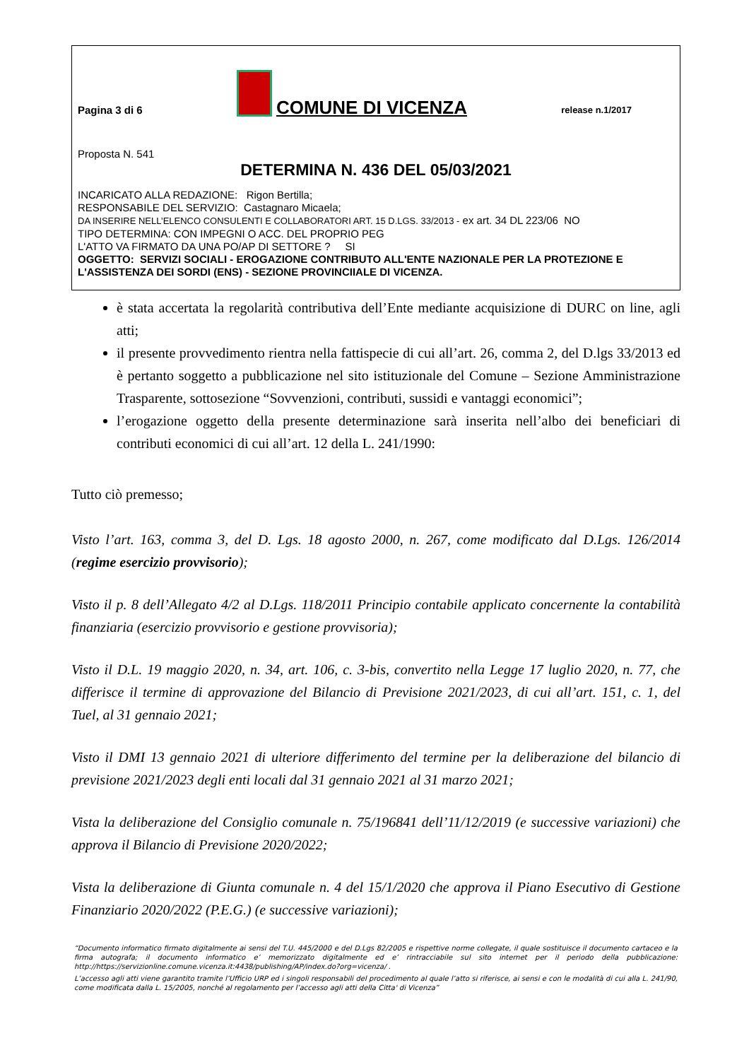Pagina 3 di 6 COMUNE DI VICENZA release n.1/2017
Proposta N. 541
DETERMINA N. 436 DEL 05/03/2021
INCARICATO ALLA REDAZIONE: Rigon Bertilla;
RESPONSABILE DEL SERVIZIO: Castagnaro Micaela;
DA INSERIRE NELL’ELENCO CONSULENTI E COLLABORATORI ART. 15 D.LGS. 33/2013 - ex art. 34 DL 223/06 NO
TIPO DETERMINA: CON IMPEGNI O ACC. DEL PROPRIO PEG
L'ATTO VA FIRMATO DA UNA PO/AP DI SETTORE ? SI
OGGETTO: SERVIZI SOCIALI - EROGAZIONE CONTRIBUTO ALL'ENTE NAZIONALE PER LA PROTEZIONE E L'ASSISTENZA DEI SORDI (ENS) - SEZIONE PROVINCIIALE DI VICENZA.
è stata accertata la regolarità contributiva dell’Ente mediante acquisizione di DURC on line, agli atti;
il presente provvedimento rientra nella fattispecie di cui all’art. 26, comma 2, del D.lgs 33/2013 ed è pertanto soggetto a pubblicazione nel sito istituzionale del Comune – Sezione Amministrazione Trasparente, sottosezione “Sovvenzioni, contributi, sussidi e vantaggi economici”;
l’erogazione oggetto della presente determinazione sarà inserita nell’albo dei beneficiari di contributi economici di cui all’art. 12 della L. 241/1990:
Tutto ciò premesso;
Visto l’art. 163, comma 3, del D. Lgs. 18 agosto 2000, n. 267, come modificato dal D.Lgs. 126/2014 (regime esercizio provvisorio);
Visto il p. 8 dell’Allegato 4/2 al D.Lgs. 118/2011 Principio contabile applicato concernente la contabilità finanziaria (esercizio provvisorio e gestione provvisoria);
Visto il D.L. 19 maggio 2020, n. 34, art. 106, c. 3-bis, convertito nella Legge 17 luglio 2020, n. 77, che differisce il termine di approvazione del Bilancio di Previsione 2021/2023, di cui all’art. 151, c. 1, del Tuel, al 31 gennaio 2021;
Visto il DMI 13 gennaio 2021 di ulteriore differimento del termine per la deliberazione del bilancio di previsione 2021/2023 degli enti locali dal 31 gennaio 2021 al 31 marzo 2021;
Vista la deliberazione del Consiglio comunale n. 75/196841 dell’11/12/2019 (e successive variazioni) che approva il Bilancio di Previsione 2020/2022;
Vista la deliberazione di Giunta comunale n. 4 del 15/1/2020 che approva il Piano Esecutivo di Gestione Finanziario 2020/2022 (P.E.G.) (e successive variazioni);
“Documento informatico firmato digitalmente ai sensi del T.U. 445/2000 e del D.Lgs 82/2005 e rispettive norme collegate, il quale sostituisce il documento cartaceo e la firma autografa; il documento informatico e’ memorizzato digitalmente ed e’ rintracciabile sul sito internet per il periodo della pubblicazione: http://https://servizionline.comune.vicenza.it:4438/publishing/AP/index.do?org=vicenza/ .
L’accesso agli atti viene garantito tramite l’Ufficio URP ed i singoli responsabili del procedimento al quale l’atto si riferisce, ai sensi e con le modalità di cui alla L. 241/90, come modificata dalla L. 15/2005, nonché al regolamento per l’accesso agli atti della Citta' di Vicenza”